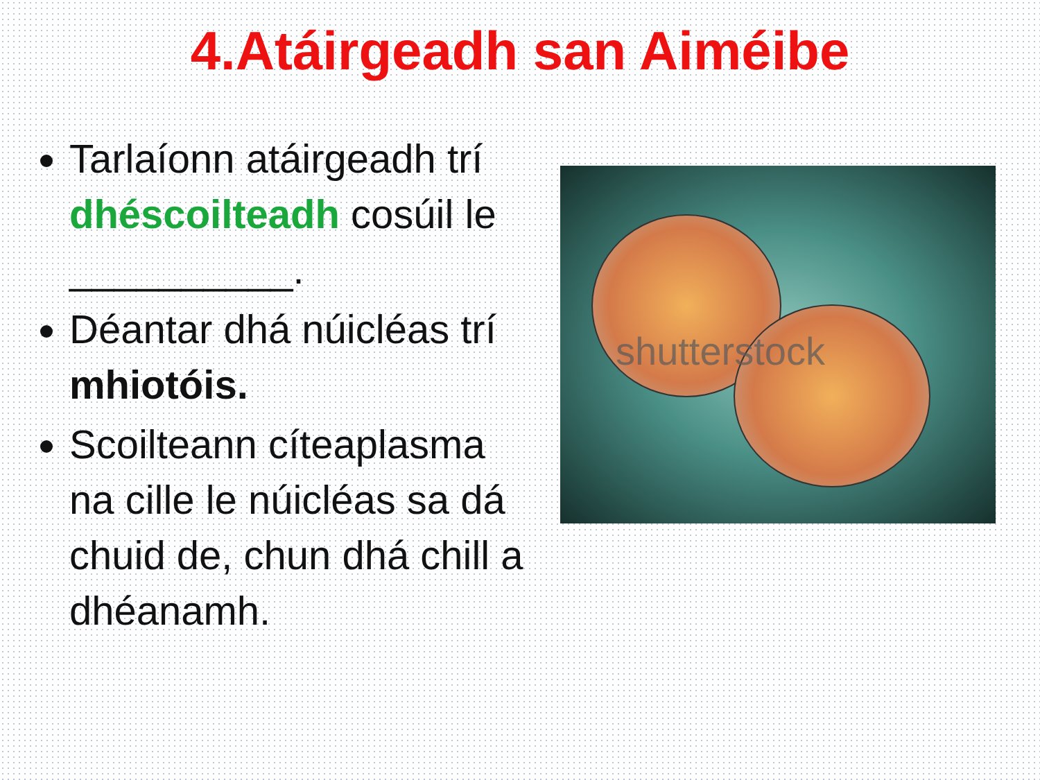4.Atáirgeadh san Aiméibe
Tarlaíonn atáirgeadh trí dhéscoilteadh cosúil le __________.
Déantar dhá núicléas trí mhiotóis.
Scoilteann cíteaplasma na cille le núicléas sa dá chuid de, chun dhá chill a dhéanamh.
shutterstock